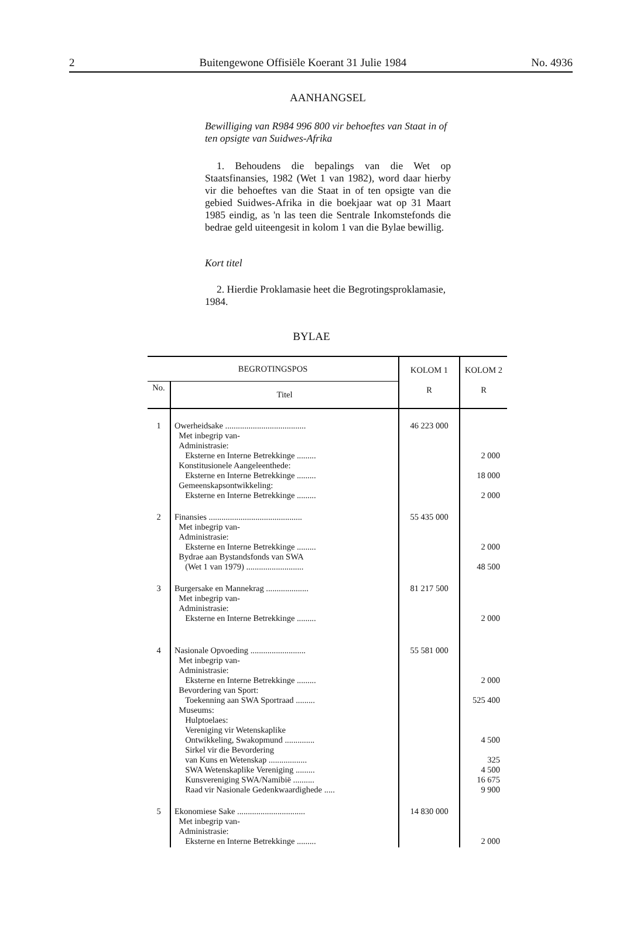2 Buitengewone Offisiële Koerant 31 Julie 1984 No. 4936
AANHANGSEL
Bewilliging van R984 996 800 vir behoeftes van Staat in of ten opsigte van Suidwes-Afrika
1. Behoudens die bepalings van die Wet op Staatsfinansies, 1982 (Wet 1 van 1982), word daar hierby vir die behoeftes van die Staat in of ten opsigte van die gebied Suidwes-Afrika in die boekjaar wat op 31 Maart 1985 eindig, as 'n las teen die Sentrale Inkomstefonds die bedrae geld uiteengesit in kolom 1 van die Bylae bewillig.
Kort titel
2. Hierdie Proklamasie heet die Begrotingsproklamasie, 1984.
BYLAE
| BEGROTINGSPOS | | KOLOM 1 R | KOLOM 2 R |
| --- | --- | --- | --- |
| No. | Titel | | |
| 1 | Owerheidsake ...................................... Met inbegrip van- Administrasie: Eksterne en Interne Betrekkinge ......... Konstitusionele Aangeleenthede: Eksterne en Interne Betrekkinge ......... Gemeenskapsontwikkeling: Eksterne en Interne Betrekkinge ......... | 46 223 000 | 2 000 18 000 2 000 |
| 2 | Finansies ............................................ Met inbegrip van- Administrasie: Eksterne en Interne Betrekkinge ......... Bydrae aan Bystandsfonds van SWA (Wet 1 van 1979) ........................... | 55 435 000 | 2 000 48 500 |
| 3 | Burgersake en Mannekrag .................... Met inbegrip van- Administrasie: Eksterne en Interne Betrekkinge ......... | 81 217 500 | 2 000 |
| 4 | Nasionale Opvoeding .......................... Met inbegrip van- Administrasie: Eksterne en Interne Betrekkinge ......... Bevordering van Sport: Toekenning aan SWA Sportraad ......... Museums: Hulptoelaes: Vereniging vir Wetenskaplike Ontwikkeling, Swakopmund .............. Sirkel vir die Bevordering van Kuns en Wetenskap .................. SWA Wetenskaplike Vereniging ......... Kunsvereniging SWA/Namibië .......... Raad vir Nasionale Gedenkwaardighede ..... | 55 581 000 | 2 000 525 400 4 500 325 4 500 16 675 9 900 |
| 5 | Ekonomiese Sake ................................ Met inbegrip van- Administrasie: Eksterne en Interne Betrekkinge ......... | 14 830 000 | 2 000 |